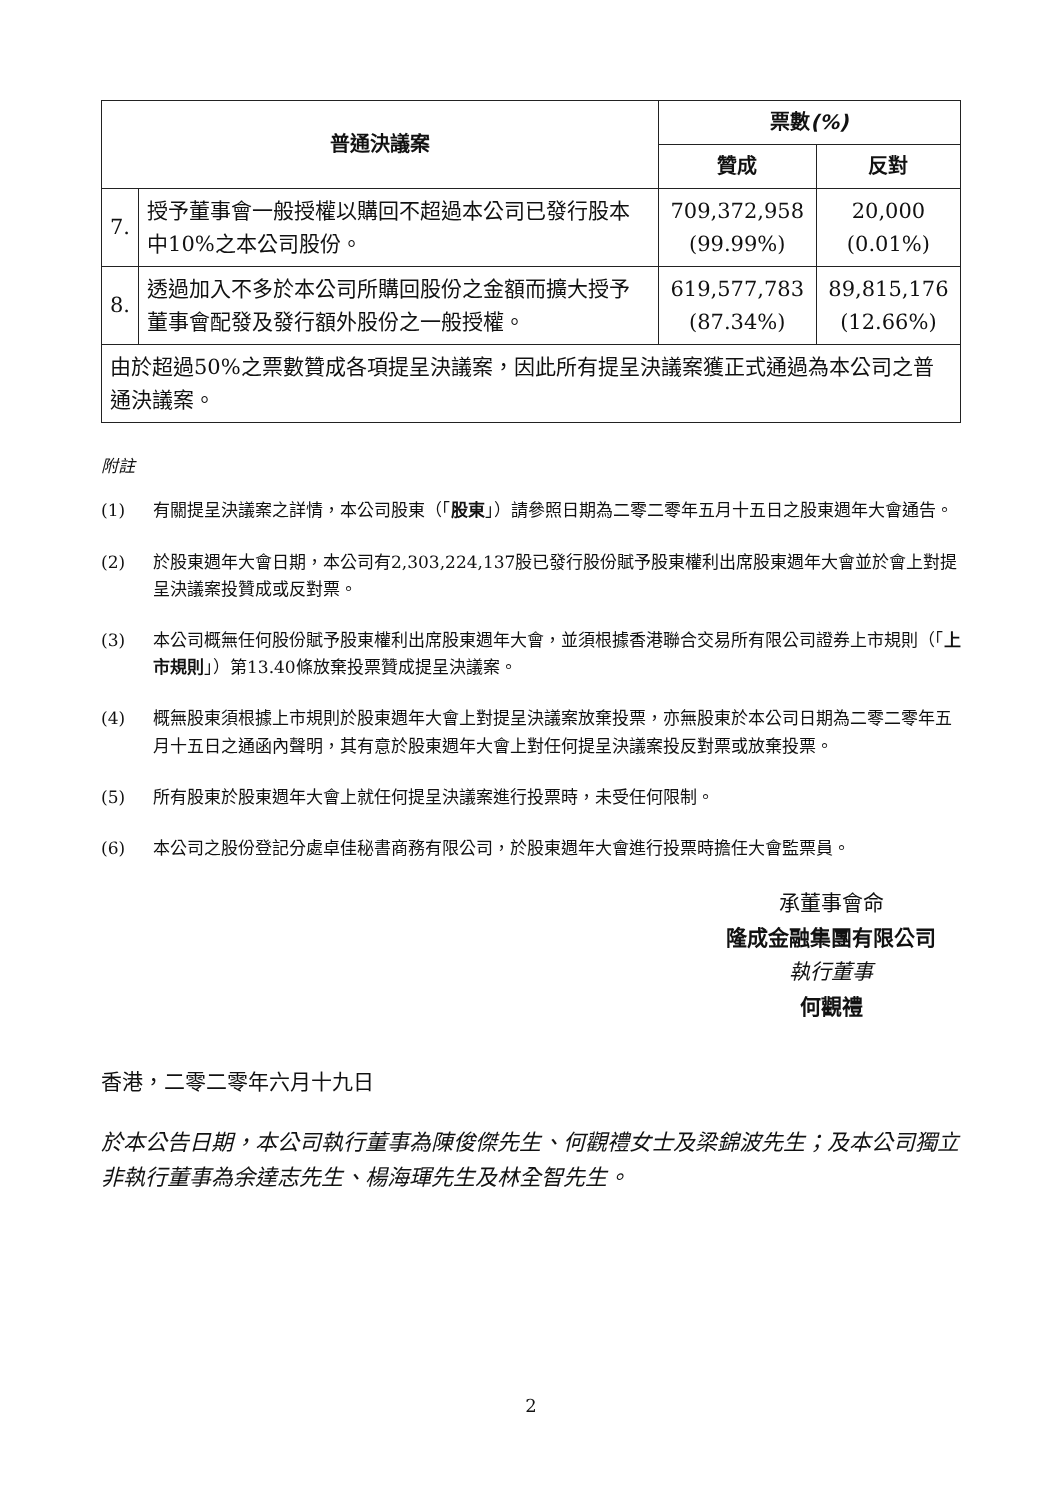| 普通決議案 | | 票數 (%) | |
| --- | --- | --- | --- |
| | | 贊成 | 反對 |
| 7. | 授予董事會一般授權以購回不超過本公司已發行股本中10%之本公司股份。 | 709,372,958 (99.99%) | 20,000 (0.01%) |
| 8. | 透過加入不多於本公司所購回股份之金額而擴大授予董事會配發及發行額外股份之一般授權。 | 619,577,783 (87.34%) | 89,815,176 (12.66%) |
| 由於超過50%之票數贊成各項提呈決議案，因此所有提呈決議案獲正式通過為本公司之普通決議案。 | | | |
附註
(1) 有關提呈決議案之詳情，本公司股東（「股東」）請參照日期為二零二零年五月十五日之股東週年大會通告。
(2) 於股東週年大會日期，本公司有2,303,224,137股已發行股份賦予股東權利出席股東週年大會並於會上對提呈決議案投贊成或反對票。
(3) 本公司概無任何股份賦予股東權利出席股東週年大會，並須根據香港聯合交易所有限公司證券上市規則（「上市規則」）第13.40條放棄投票贊成提呈決議案。
(4) 概無股東須根據上市規則於股東週年大會上對提呈決議案放棄投票，亦無股東於本公司日期為二零二零年五月十五日之通函內聲明，其有意於股東週年大會上對任何提呈決議案投反對票或放棄投票。
(5) 所有股東於股東週年大會上就任何提呈決議案進行投票時，未受任何限制。
(6) 本公司之股份登記分處卓佳秘書商務有限公司，於股東週年大會進行投票時擔任大會監票員。
承董事會命
隆成金融集團有限公司
執行董事
何觀禮
香港，二零二零年六月十九日
於本公告日期，本公司執行董事為陳俊傑先生、何觀禮女士及梁錦波先生；及本公司獨立非執行董事為余達志先生、楊海琿先生及林全智先生。
2